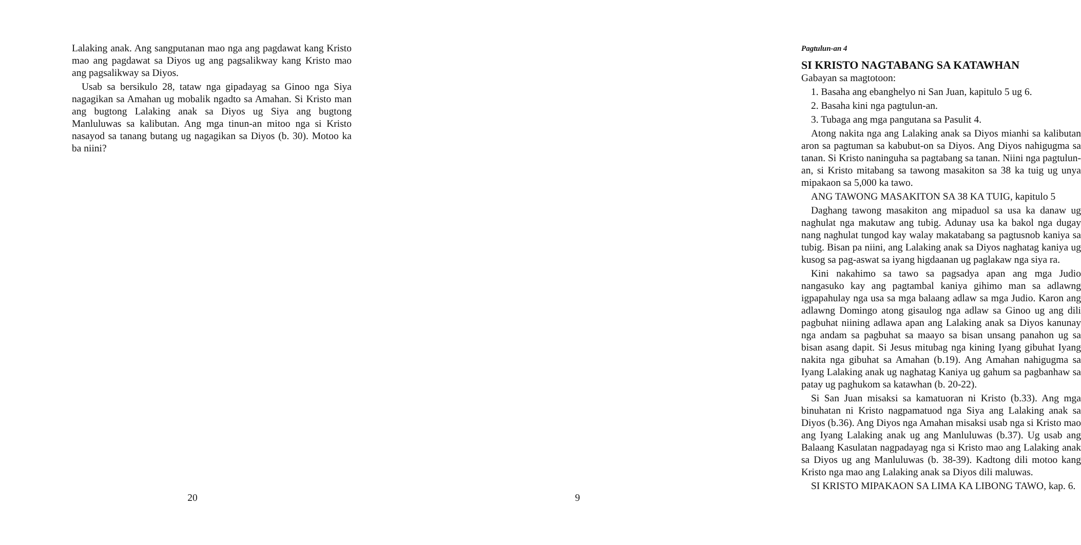Lalaking anak. Ang sangputanan mao nga ang pagdawat kang Kristo mao ang pagdawat sa Diyos ug ang pagsalikway kang Kristo mao ang pagsalikway sa Diyos.
Usab sa bersikulo 28, tataw nga gipadayag sa Ginoo nga Siya nagagikan sa Amahan ug mobalik ngadto sa Amahan. Si Kristo man ang bugtong Lalaking anak sa Diyos ug Siya ang bugtong Manluluwas sa kalibutan. Ang mga tinun-an mitoo nga si Kristo nasayod sa tanang butang ug nagagikan sa Diyos (b. 30). Motoo ka ba niini?
20
Pagtulun-an 4
SI KRISTO NAGTABANG SA KATAWHAN
Gabayan sa magtotoon:
1. Basaha ang ebanghelyo ni San Juan, kapitulo 5 ug 6.
2. Basaha kini nga pagtulun-an.
3. Tubaga ang mga pangutana sa Pasulit 4.
Atong nakita nga ang Lalaking anak sa Diyos mianhi sa kalibutan aron sa pagtuman sa kabubut-on sa Diyos. Ang Diyos nahigugma sa tanan. Si Kristo naninguha sa pagtabang sa tanan. Niini nga pagtulun-an, si Kristo mitabang sa tawong masakiton sa 38 ka tuig ug unya mipakaon sa 5,000 ka tawo.
ANG TAWONG MASAKITON SA 38 KA TUIG, kapitulo 5
Daghang tawong masakiton ang mipaduol sa usa ka danaw ug naghulat nga makutaw ang tubig. Adunay usa ka bakol nga dugay nang naghulat tungod kay walay makatabang sa pagtusnob kaniya sa tubig. Bisan pa niini, ang Lalaking anak sa Diyos naghatag kaniya ug kusog sa pag-aswat sa iyang higdaanan ug paglakaw nga siya ra.
Kini nakahimo sa tawo sa pagsadya apan ang mga Judio nangasuko kay ang pagtambal kaniya gihimo man sa adlawng igpapahulay nga usa sa mga balaang adlaw sa mga Judio. Karon ang adlawng Domingo atong gisaulog nga adlaw sa Ginoo ug ang dili pagbuhat niining adlawa apan ang Lalaking anak sa Diyos kanunay nga andam sa pagbuhat sa maayo sa bisan unsang panahon ug sa bisan asang dapit. Si Jesus mitubag nga kining Iyang gibuhat Iyang nakita nga gibuhat sa Amahan (b.19). Ang Amahan nahigugma sa Iyang Lalaking anak ug naghatag Kaniya ug gahum sa pagbanhaw sa patay ug paghukom sa katawhan (b. 20-22).
Si San Juan misaksi sa kamatuoran ni Kristo (b.33). Ang mga binuhatan ni Kristo nagpamatuod nga Siya ang Lalaking anak sa Diyos (b.36). Ang Diyos nga Amahan misaksi usab nga si Kristo mao ang Iyang Lalaking anak ug ang Manluluwas (b.37). Ug usab ang Balaang Kasulatan nagpadayag nga si Kristo mao ang Lalaking anak sa Diyos ug ang Manluluwas (b. 38-39). Kadtong dili motoo kang Kristo nga mao ang Lalaking anak sa Diyos dili maluwas.
SI KRISTO MIPAKAON SA LIMA KA LIBONG TAWO, kap. 6.
9